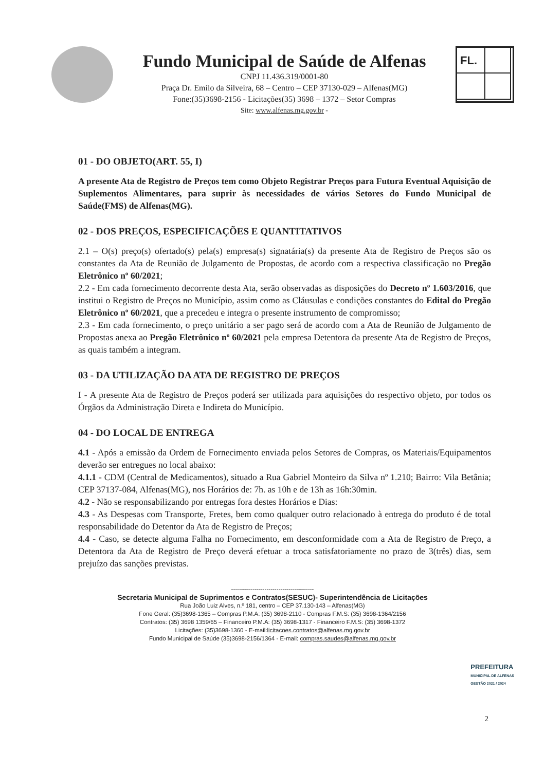Fundo Municipal de Saúde de Alfenas
CNPJ 11.436.319/0001-80
Praça Dr. Emílo da Silveira, 68 – Centro – CEP 37130-029 – Alfenas(MG)
Fone:(35)3698-2156 - Licitações(35) 3698 – 1372 – Setor Compras
Site: www.alfenas.mg.gov.br -
FL.
01 - DO OBJETO(ART. 55, I)
A presente Ata de Registro de Preços tem como Objeto Registrar Preços para Futura Eventual Aquisição de Suplementos Alimentares, para suprir às necessidades de vários Setores do Fundo Municipal de Saúde(FMS) de Alfenas(MG).
02 - DOS PREÇOS, ESPECIFICAÇÕES E QUANTITATIVOS
2.1 – O(s) preço(s) ofertado(s) pela(s) empresa(s) signatária(s) da presente Ata de Registro de Preços são os constantes da Ata de Reunião de Julgamento de Propostas, de acordo com a respectiva classificação no Pregão Eletrônico nº 60/2021;
2.2 - Em cada fornecimento decorrente desta Ata, serão observadas as disposições do Decreto nº 1.603/2016, que institui o Registro de Preços no Município, assim como as Cláusulas e condições constantes do Edital do Pregão Eletrônico nº 60/2021, que a precedeu e integra o presente instrumento de compromisso;
2.3 - Em cada fornecimento, o preço unitário a ser pago será de acordo com a Ata de Reunião de Julgamento de Propostas anexa ao Pregão Eletrônico nº 60/2021 pela empresa Detentora da presente Ata de Registro de Preços, as quais também a integram.
03 - DA UTILIZAÇÃO DA ATA DE REGISTRO DE PREÇOS
I - A presente Ata de Registro de Preços poderá ser utilizada para aquisições do respectivo objeto, por todos os Órgãos da Administração Direta e Indireta do Município.
04 - DO LOCAL DE ENTREGA
4.1 - Após a emissão da Ordem de Fornecimento enviada pelos Setores de Compras, os Materiais/Equipamentos deverão ser entregues no local abaixo:
4.1.1 - CDM (Central de Medicamentos), situado a Rua Gabriel Monteiro da Silva nº 1.210; Bairro: Vila Betânia; CEP 37137-084, Alfenas(MG), nos Horários de: 7h. as 10h e de 13h as 16h:30min.
4.2 - Não se responsabilizando por entregas fora destes Horários e Dias:
4.3 - As Despesas com Transporte, Fretes, bem como qualquer outro relacionado à entrega do produto é de total responsabilidade do Detentor da Ata de Registro de Preços;
4.4 - Caso, se detecte alguma Falha no Fornecimento, em desconformidade com a Ata de Registro de Preço, a Detentora da Ata de Registro de Preço deverá efetuar a troca satisfatoriamente no prazo de 3(três) dias, sem prejuízo das sanções previstas.
------------------------------------------
Secretaria Municipal de Suprimentos e Contratos(SESUC)- Superintendência de Licitações
Rua João Luiz Alves, n.º 181, centro – CEP 37.130-143 – Alfenas(MG)
Fone Geral: (35)3698-1365 – Compras P.M.A: (35) 3698-2110 - Compras F.M.S: (35) 3698-1364/2156
Contratos: (35) 3698 1359/65 – Financeiro P.M.A: (35) 3698-1317 - Financeiro F.M.S: (35) 3698-1372
Licitações: (35)3698-1360 - E-mail:licitacoes.contratos@alfenas.mg.gov.br
Fundo Municipal de Saúde (35)3698-2156/1364 - E-mail: compras.saudes@alfenas.mg.gov.br
PREFEITURA
MUNICIPAL DE ALFENAS
GESTÃO 2021 / 2024
2